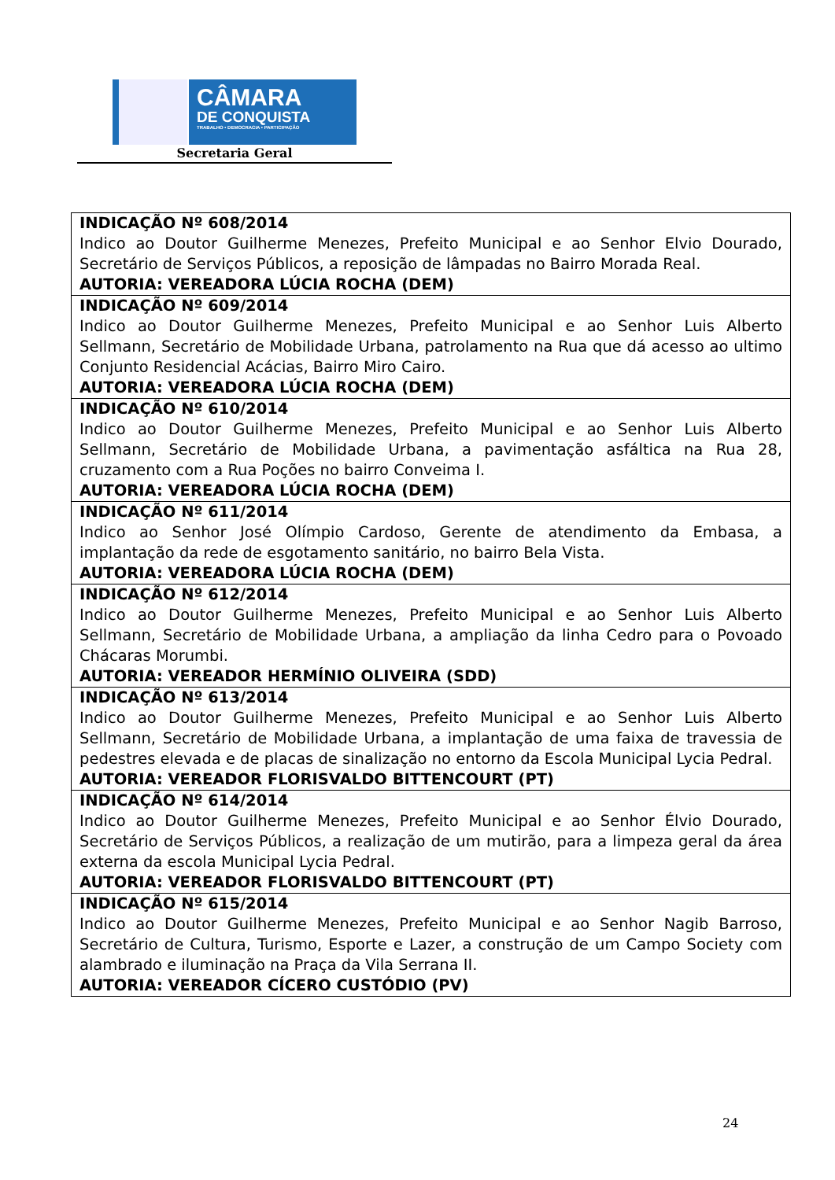CÂMARA
DE CONQUISTA
TRABALHO • DEMOCRACIA • PARTICIPAÇÃO
Secretaria Geral
| INDICAÇÃO Nº 608/2014 Indico ao Doutor Guilherme Menezes, Prefeito Municipal e ao Senhor Elvio Dourado, Secretário de Serviços Públicos, a reposição de lâmpadas no Bairro Morada Real. AUTORIA: VEREADORA LÚCIA ROCHA (DEM) |
| INDICAÇÃO Nº 609/2014 Indico ao Doutor Guilherme Menezes, Prefeito Municipal e ao Senhor Luis Alberto Sellmann, Secretário de Mobilidade Urbana, patrolamento na Rua que dá acesso ao ultimo Conjunto Residencial Acácias, Bairro Miro Cairo. AUTORIA: VEREADORA LÚCIA ROCHA (DEM) |
| INDICAÇÃO Nº 610/2014 Indico ao Doutor Guilherme Menezes, Prefeito Municipal e ao Senhor Luis Alberto Sellmann, Secretário de Mobilidade Urbana, a pavimentação asfáltica na Rua 28, cruzamento com a Rua Poções no bairro Conveima I. AUTORIA: VEREADORA LÚCIA ROCHA (DEM) |
| INDICAÇÃO Nº 611/2014 Indico ao Senhor José Olímpio Cardoso, Gerente de atendimento da Embasa, a implantação da rede de esgotamento sanitário, no bairro Bela Vista. AUTORIA: VEREADORA LÚCIA ROCHA (DEM) |
| INDICAÇÃO Nº 612/2014 Indico ao Doutor Guilherme Menezes, Prefeito Municipal e ao Senhor Luis Alberto Sellmann, Secretário de Mobilidade Urbana, a ampliação da linha Cedro para o Povoado Chácaras Morumbi. AUTORIA: VEREADOR HERMÍNIO OLIVEIRA (SDD) |
| INDICAÇÃO Nº 613/2014 Indico ao Doutor Guilherme Menezes, Prefeito Municipal e ao Senhor Luis Alberto Sellmann, Secretário de Mobilidade Urbana, a implantação de uma faixa de travessia de pedestres elevada e de placas de sinalização no entorno da Escola Municipal Lycia Pedral. AUTORIA: VEREADOR FLORISVALDO BITTENCOURT (PT) |
| INDICAÇÃO Nº 614/2014 Indico ao Doutor Guilherme Menezes, Prefeito Municipal e ao Senhor Élvio Dourado, Secretário de Serviços Públicos, a realização de um mutirão, para a limpeza geral da área externa da escola Municipal Lycia Pedral. AUTORIA: VEREADOR FLORISVALDO BITTENCOURT (PT) |
| INDICAÇÃO Nº 615/2014 Indico ao Doutor Guilherme Menezes, Prefeito Municipal e ao Senhor Nagib Barroso, Secretário de Cultura, Turismo, Esporte e Lazer, a construção de um Campo Society com alambrado e iluminação na Praça da Vila Serrana II. AUTORIA: VEREADOR CÍCERO CUSTÓDIO (PV) |
24